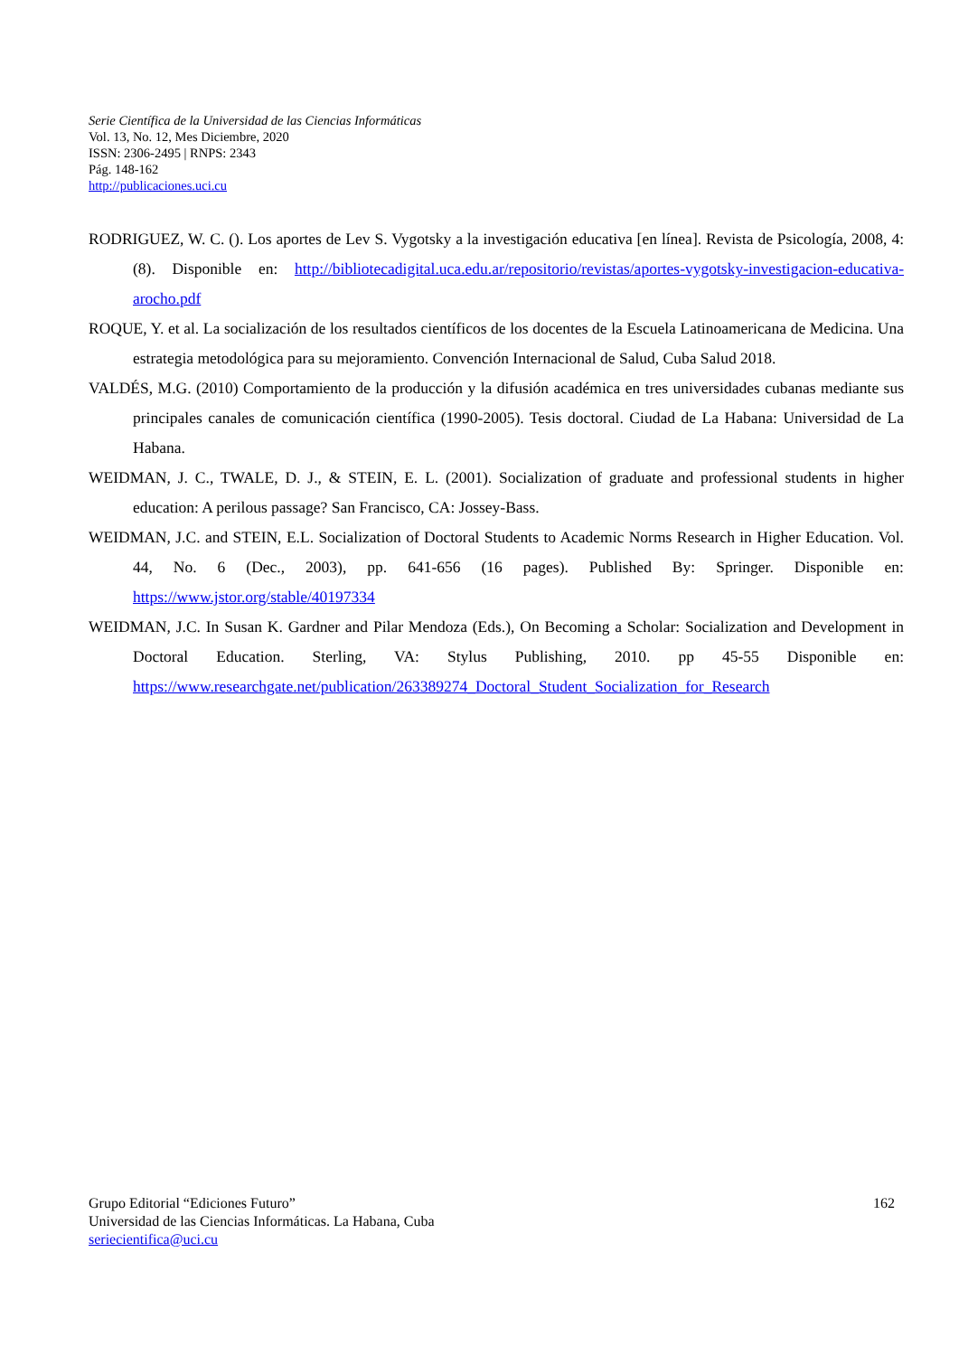Serie Científica de la Universidad de las Ciencias Informáticas
Vol. 13, No. 12, Mes Diciembre, 2020
ISSN: 2306-2495 | RNPS: 2343
Pág. 148-162
http://publicaciones.uci.cu
RODRIGUEZ, W. C. (). Los aportes de Lev S. Vygotsky a la investigación educativa [en línea]. Revista de Psicología, 2008, 4: (8). Disponible en: http://bibliotecadigital.uca.edu.ar/repositorio/revistas/aportes-vygotsky-investigacion-educativa-arocho.pdf
ROQUE, Y. et al. La socialización de los resultados científicos de los docentes de la Escuela Latinoamericana de Medicina. Una estrategia metodológica para su mejoramiento. Convención Internacional de Salud, Cuba Salud 2018.
VALDÉS, M.G. (2010) Comportamiento de la producción y la difusión académica en tres universidades cubanas mediante sus principales canales de comunicación científica (1990-2005). Tesis doctoral. Ciudad de La Habana: Universidad de La Habana.
WEIDMAN, J. C., TWALE, D. J., & STEIN, E. L. (2001). Socialization of graduate and professional students in higher education: A perilous passage? San Francisco, CA: Jossey-Bass.
WEIDMAN, J.C. and STEIN, E.L. Socialization of Doctoral Students to Academic Norms Research in Higher Education. Vol. 44, No. 6 (Dec., 2003), pp. 641-656 (16 pages). Published By: Springer. Disponible en: https://www.jstor.org/stable/40197334
WEIDMAN, J.C. In Susan K. Gardner and Pilar Mendoza (Eds.), On Becoming a Scholar: Socialization and Development in Doctoral Education. Sterling, VA: Stylus Publishing, 2010. pp 45-55 Disponible en: https://www.researchgate.net/publication/263389274_Doctoral_Student_Socialization_for_Research
162 Grupo Editorial “Ediciones Futuro”
Universidad de las Ciencias Informáticas. La Habana, Cuba
seriecientifica@uci.cu